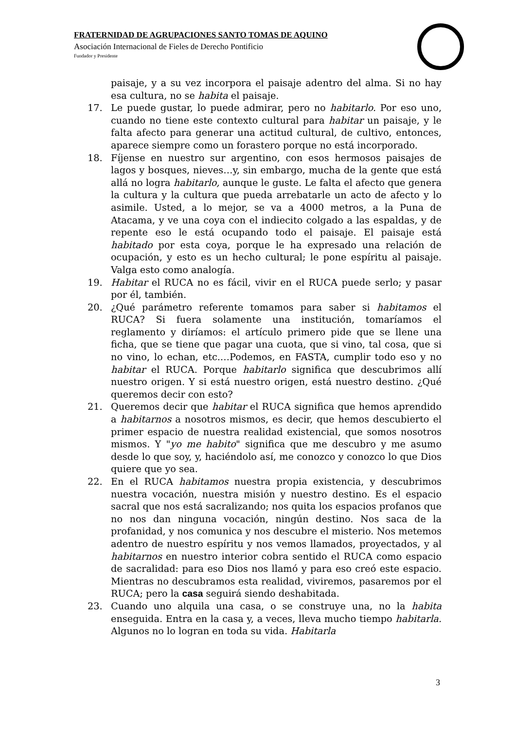FRATERNIDAD DE AGRUPACIONES SANTO TOMAS DE AQUINO
Asociación Internacional de Fieles de Derecho Pontificio
Fundador y Presidente
paisaje, y a su vez incorpora el paisaje adentro del alma. Si no hay esa cultura, no se habita el paisaje.
17. Le puede gustar, lo puede admirar, pero no habitarlo. Por eso uno, cuando no tiene este contexto cultural para habitar un paisaje, y le falta afecto para generar una actitud cultural, de cultivo, entonces, aparece siempre como un forastero porque no está incorporado.
18. Fíjense en nuestro sur argentino, con esos hermosos paisajes de lagos y bosques, nieves…y, sin embargo, mucha de la gente que está allá no logra habitarlo, aunque le guste. Le falta el afecto que genera la cultura y la cultura que pueda arrebatarle un acto de afecto y lo asimile. Usted, a lo mejor, se va a 4000 metros, a la Puna de Atacama, y ve una coya con el indiecito colgado a las espaldas, y de repente eso le está ocupando todo el paisaje. El paisaje está habitado por esta coya, porque le ha expresado una relación de ocupación, y esto es un hecho cultural; le pone espíritu al paisaje. Valga esto como analogía.
19. Habitar el RUCA no es fácil, vivir en el RUCA puede serlo; y pasar por él, también.
20. ¿Qué parámetro referente tomamos para saber si habitamos el RUCA? Si fuera solamente una institución, tomaríamos el reglamento y diríamos: el artículo primero pide que se llene una ficha, que se tiene que pagar una cuota, que si vino, tal cosa, que si no vino, lo echan, etc.…Podemos, en FASTA, cumplir todo eso y no habitar el RUCA. Porque habitarlo significa que descubrimos allí nuestro origen. Y si está nuestro origen, está nuestro destino. ¿Qué queremos decir con esto?
21. Queremos decir que habitar el RUCA significa que hemos aprendido a habitarnos a nosotros mismos, es decir, que hemos descubierto el primer espacio de nuestra realidad existencial, que somos nosotros mismos. Y "yo me habito" significa que me descubro y me asumo desde lo que soy, y, haciéndolo así, me conozco y conozco lo que Dios quiere que yo sea.
22. En el RUCA habitamos nuestra propia existencia, y descubrimos nuestra vocación, nuestra misión y nuestro destino. Es el espacio sacral que nos está sacralizando; nos quita los espacios profanos que no nos dan ninguna vocación, ningún destino. Nos saca de la profanidad, y nos comunica y nos descubre el misterio. Nos metemos adentro de nuestro espíritu y nos vemos llamados, proyectados, y al habitarnos en nuestro interior cobra sentido el RUCA como espacio de sacralidad: para eso Dios nos llamó y para eso creó este espacio. Mientras no descubramos esta realidad, viviremos, pasaremos por el RUCA; pero la casa seguirá siendo deshabitada.
23. Cuando uno alquila una casa, o se construye una, no la habita enseguida. Entra en la casa y, a veces, lleva mucho tiempo habitarla. Algunos no lo logran en toda su vida. Habitarla
3